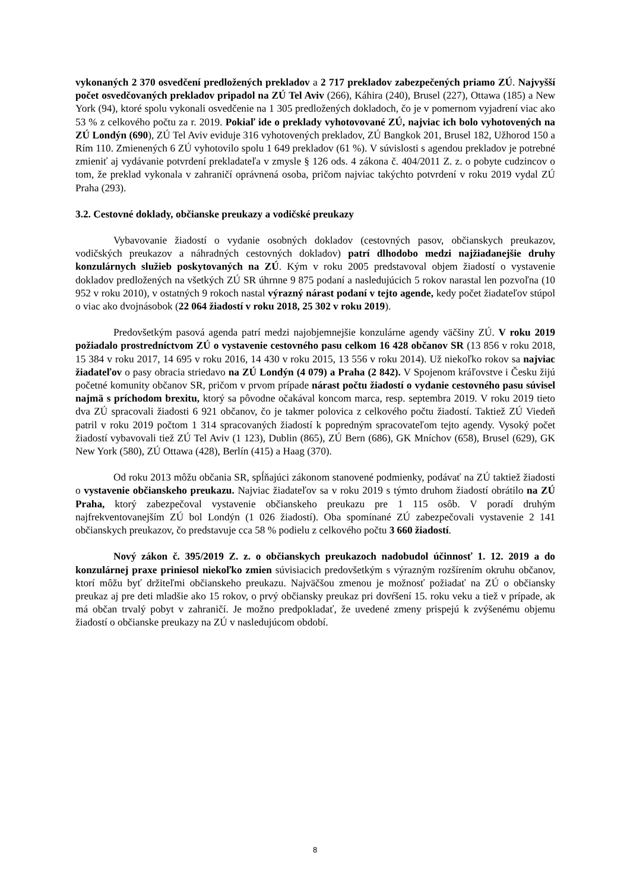vykonaných 2 370 osvedčení predložených prekladov a 2 717 prekladov zabezpečených priamo ZÚ. Najvyšší počet osvedčovaných prekladov pripadol na ZÚ Tel Aviv (266), Káhira (240), Brusel (227), Ottawa (185) a New York (94), ktoré spolu vykonali osvedčenie na 1 305 predložených dokladoch, čo je v pomernom vyjadrení viac ako 53 % z celkového počtu za r. 2019. Pokiaľ ide o preklady vyhotovované ZÚ, najviac ich bolo vyhotovených na ZÚ Londýn (690), ZÚ Tel Aviv eviduje 316 vyhotovených prekladov, ZÚ Bangkok 201, Brusel 182, Užhorod 150 a Rím 110. Zmienených 6 ZÚ vyhotovilo spolu 1 649 prekladov (61 %). V súvislosti s agendou prekladov je potrebné zmieniť aj vydávanie potvrdení prekladateľa v zmysle § 126 ods. 4 zákona č. 404/2011 Z. z. o pobyte cudzincov o tom, že preklad vykonala v zahraničí oprávnená osoba, pričom najviac takýchto potvrdení v roku 2019 vydal ZÚ Praha (293).
3.2. Cestovné doklady, občianske preukazy a vodičské preukazy
Vybavovanie žiadostí o vydanie osobných dokladov (cestovných pasov, občianskych preukazov, vodičských preukazov a náhradných cestovných dokladov) patrí dlhodobo medzi najžiadanejšie druhy konzulárnych služieb poskytovaných na ZÚ. Kým v roku 2005 predstavoval objem žiadostí o vystavenie dokladov predložených na všetkých ZÚ SR úhrnne 9 875 podaní a nasledujúcich 5 rokov narastal len pozvoľna (10 952 v roku 2010), v ostatných 9 rokoch nastal výrazný nárast podaní v tejto agende, kedy počet žiadateľov stúpol o viac ako dvojnásobok (22 064 žiadostí v roku 2018, 25 302 v roku 2019).
Predovšetkým pasová agenda patrí medzi najobjemnejšie konzulárne agendy väčšiny ZÚ. V roku 2019 požiadalo prostredníctvom ZÚ o vystavenie cestovného pasu celkom 16 428 občanov SR (13 856 v roku 2018, 15 384 v roku 2017, 14 695 v roku 2016, 14 430 v roku 2015, 13 556 v roku 2014). Už niekoľko rokov sa najviac žiadateľov o pasy obracia striedavo na ZÚ Londýn (4 079) a Praha (2 842). V Spojenom kráľovstve i Česku žijú početné komunity občanov SR, pričom v prvom prípade nárast počtu žiadostí o vydanie cestovného pasu súvisel najmä s príchodom brexitu, ktorý sa pôvodne očakával koncom marca, resp. septembra 2019. V roku 2019 tieto dva ZÚ spracovali žiadosti 6 921 občanov, čo je takmer polovica z celkového počtu žiadostí. Taktiež ZÚ Viedeň patril v roku 2019 počtom 1 314 spracovaných žiadostí k popredným spracovateľom tejto agendy. Vysoký počet žiadostí vybavovali tiež ZÚ Tel Aviv (1 123), Dublin (865), ZÚ Bern (686), GK Mníchov (658), Brusel (629), GK New York (580), ZÚ Ottawa (428), Berlín (415) a Haag (370).
Od roku 2013 môžu občania SR, spĺňajúci zákonom stanovené podmienky, podávať na ZÚ taktiež žiadosti o vystavenie občianskeho preukazu. Najviac žiadateľov sa v roku 2019 s týmto druhom žiadostí obrátilo na ZÚ Praha, ktorý zabezpečoval vystavenie občianskeho preukazu pre 1 115 osôb. V poradí druhým najfrekventovanejším ZÚ bol Londýn (1 026 žiadostí). Oba spomínané ZÚ zabezpečovali vystavenie 2 141 občianskych preukazov, čo predstavuje cca 58 % podielu z celkového počtu 3 660 žiadostí.
Nový zákon č. 395/2019 Z. z. o občianskych preukazoch nadobudol účinnosť 1. 12. 2019 a do konzulárnej praxe priniesol niekoľko zmien súvisiacich predovšetkým s výrazným rozšírením okruhu občanov, ktorí môžu byť držiteľmi občianskeho preukazu. Najväčšou zmenou je možnosť požiadať na ZÚ o občiansky preukaz aj pre deti mladšie ako 15 rokov, o prvý občiansky preukaz pri dovŕšení 15. roku veku a tiež v prípade, ak má občan trvalý pobyt v zahraničí. Je možno predpokladať, že uvedené zmeny prispejú k zvýšenému objemu žiadostí o občianske preukazy na ZÚ v nasledujúcom období.
8